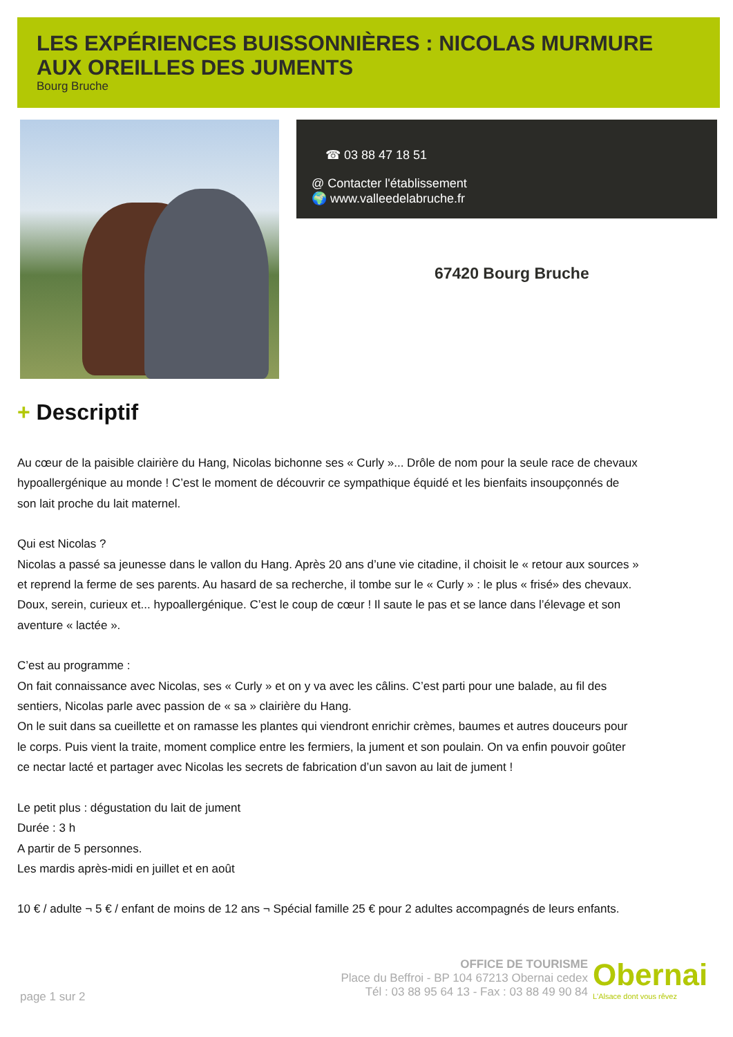LES EXPÉRIENCES BUISSONNIÈRES : NICOLAS MURMURE AUX OREILLES DES JUMENTS
Bourg Bruche
☎ 03 88 47 18 51
@ Contacter l'établissement
🌍 www.valleedelabruche.fr
67420 Bourg Bruche
+ Descriptif
Au cœur de la paisible clairière du Hang, Nicolas bichonne ses « Curly »... Drôle de nom pour la seule race de chevaux hypoallergénique au monde ! C’est le moment de découvrir ce sympathique équidé et les bienfaits insoupçonnés de son lait proche du lait maternel.
Qui est Nicolas ?
Nicolas a passé sa jeunesse dans le vallon du Hang. Après 20 ans d’une vie citadine, il choisit le « retour aux sources » et reprend la ferme de ses parents. Au hasard de sa recherche, il tombe sur le « Curly » : le plus « frisé» des chevaux. Doux, serein, curieux et... hypoallergénique. C’est le coup de cœur ! Il saute le pas et se lance dans l’élevage et son aventure « lactée ».
C’est au programme :
On fait connaissance avec Nicolas, ses « Curly » et on y va avec les câlins. C’est parti pour une balade, au fil des sentiers, Nicolas parle avec passion de « sa » clairière du Hang.
On le suit dans sa cueillette et on ramasse les plantes qui viendront enrichir crèmes, baumes et autres douceurs pour le corps. Puis vient la traite, moment complice entre les fermiers, la jument et son poulain. On va enfin pouvoir goûter ce nectar lacté et partager avec Nicolas les secrets de fabrication d’un savon au lait de jument !
Le petit plus : dégustation du lait de jument
Durée : 3 h
A partir de 5 personnes.
Les mardis après-midi en juillet et en août
10 € / adulte ¬ 5 € / enfant de moins de 12 ans ¬ Spécial famille 25 € pour 2 adultes accompagnés de leurs enfants.
OFFICE DE TOURISME
Place du Beffroi - BP 104 67213 Obernai cedex
Tél : 03 88 95 64 13 - Fax : 03 88 49 90 84
Obernai
L'Alsace dont vous rêvez
page 1 sur 2